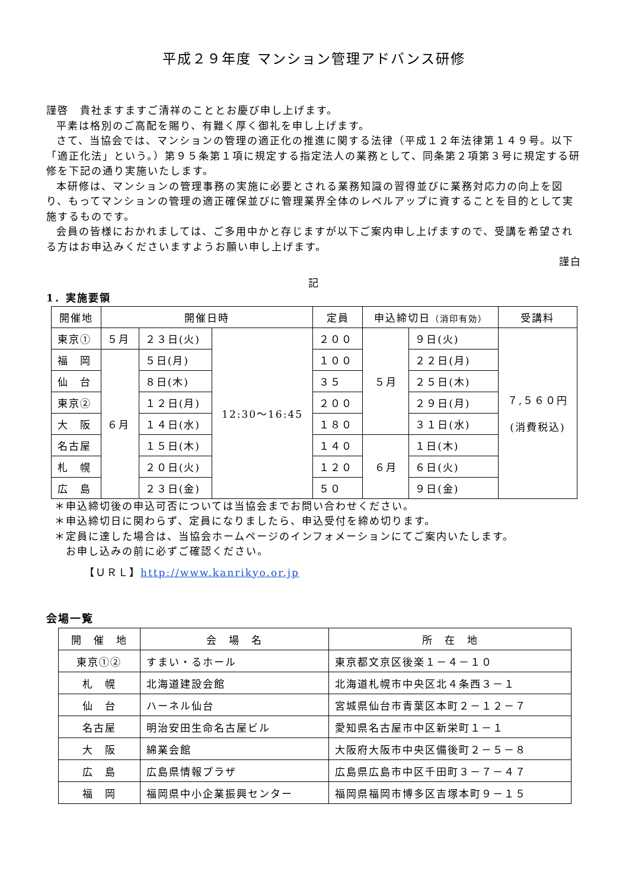平成２９年度 マンション管理アドバンス研修
謹啓　貴社ますますご清祥のこととお慶び申し上げます。
平素は格別のご高配を賜り、有難く厚く御礼を申し上げます。
さて、当協会では、マンションの管理の適正化の推進に関する法律（平成１２年法律第１４９号。以下「適正化法」という。）第９５条第１項に規定する指定法人の業務として、同条第２項第３号に規定する研修を下記の通り実施いたします。
本研修は、マンションの管理事務の実施に必要とされる業務知識の習得並びに業務対応力の向上を図り、もってマンションの管理の適正確保並びに管理業界全体のレベルアップに資することを目的として実施するものです。
会員の皆様におかれましては、ご多用中かと存じますが以下ご案内申し上げますので、受講を希望される方はお申込みくださいますようお願い申し上げます。
謹白
記
1．実施要領
| 開催地 | 開催日時 | | | 定員 | 申込締切日 （消印有効） | | 受講料 |
| --- | --- | --- | --- | --- | --- | --- | --- |
| 東京① | ５月 | ２３日(火) | 12:30〜16:45 | ２００ | ５月 | ９日(火) | ７,５６０円 (消費税込) |
| 福 岡 | ６月 | ５日(月) | | １００ | | ２２日(月) | |
| 仙 台 | | ８日(木) | | ３５ | | ２５日(木) | |
| 東京② | | １２日(月) | | ２００ | | ２９日(月) | |
| 大 阪 | | １４日(水) | | １８０ | | ３１日(水) | |
| 名古屋 | | １５日(木) | | １４０ | ６月 | １日(木) | |
| 札 幌 | | ２０日(火) | | １２０ | | ６日(火) | |
| 広 島 | | ２３日(金) | | ５０ | | ９日(金) | |
＊申込締切後の申込可否については当協会までお問い合わせください。
＊申込締切日に関わらず、定員になりましたら、申込受付を締め切ります。
＊定員に達した場合は、当協会ホームページのインフォメーションにてご案内いたします。
　お申し込みの前に必ずご確認ください。
【ＵＲＬ】http://www.kanrikyo.or.jp
会場一覧
| 開 催 地 | 会 場 名 | 所 在 地 |
| --- | --- | --- |
| 東京①② | すまい・るホール | 東京都文京区後楽１－４－１０ |
| 札 幌 | 北海道建設会館 | 北海道札幌市中央区北４条西３－１ |
| 仙 台 | ハーネル仙台 | 宮城県仙台市青葉区本町２－１２－７ |
| 名古屋 | 明治安田生命名古屋ビル | 愛知県名古屋市中区新栄町１－１ |
| 大 阪 | 綿業会館 | 大阪府大阪市中央区備後町２－５－８ |
| 広 島 | 広島県情報プラザ | 広島県広島市中区千田町３－７－４７ |
| 福 岡 | 福岡県中小企業振興センター | 福岡県福岡市博多区吉塚本町９－１５ |